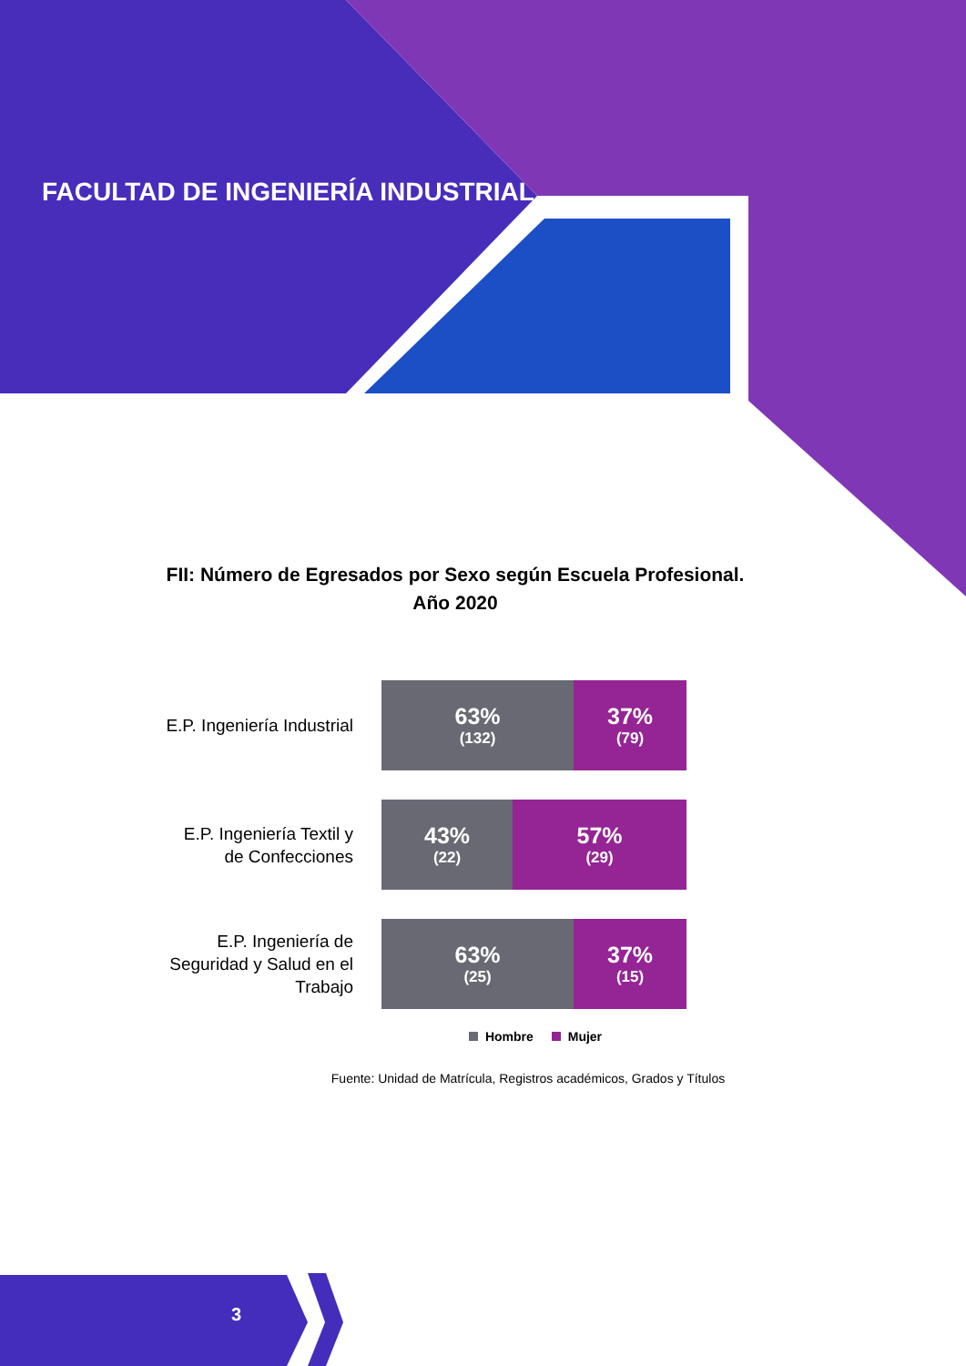FACULTAD DE INGENIERÍA INDUSTRIAL
FII: Número de Egresados por Sexo según Escuela Profesional.
Año 2020
E.P. Ingeniería Industrial
63%
(132)
37%
(79)
E.P. Ingeniería Textil y de Confecciones
43%
(22)
57%
(29)
E.P. Ingeniería de Seguridad y Salud en el Trabajo
63%
(25)
37%
(15)
Hombre Mujer
Fuente: Unidad de Matrícula, Registros académicos, Grados y Títulos
3